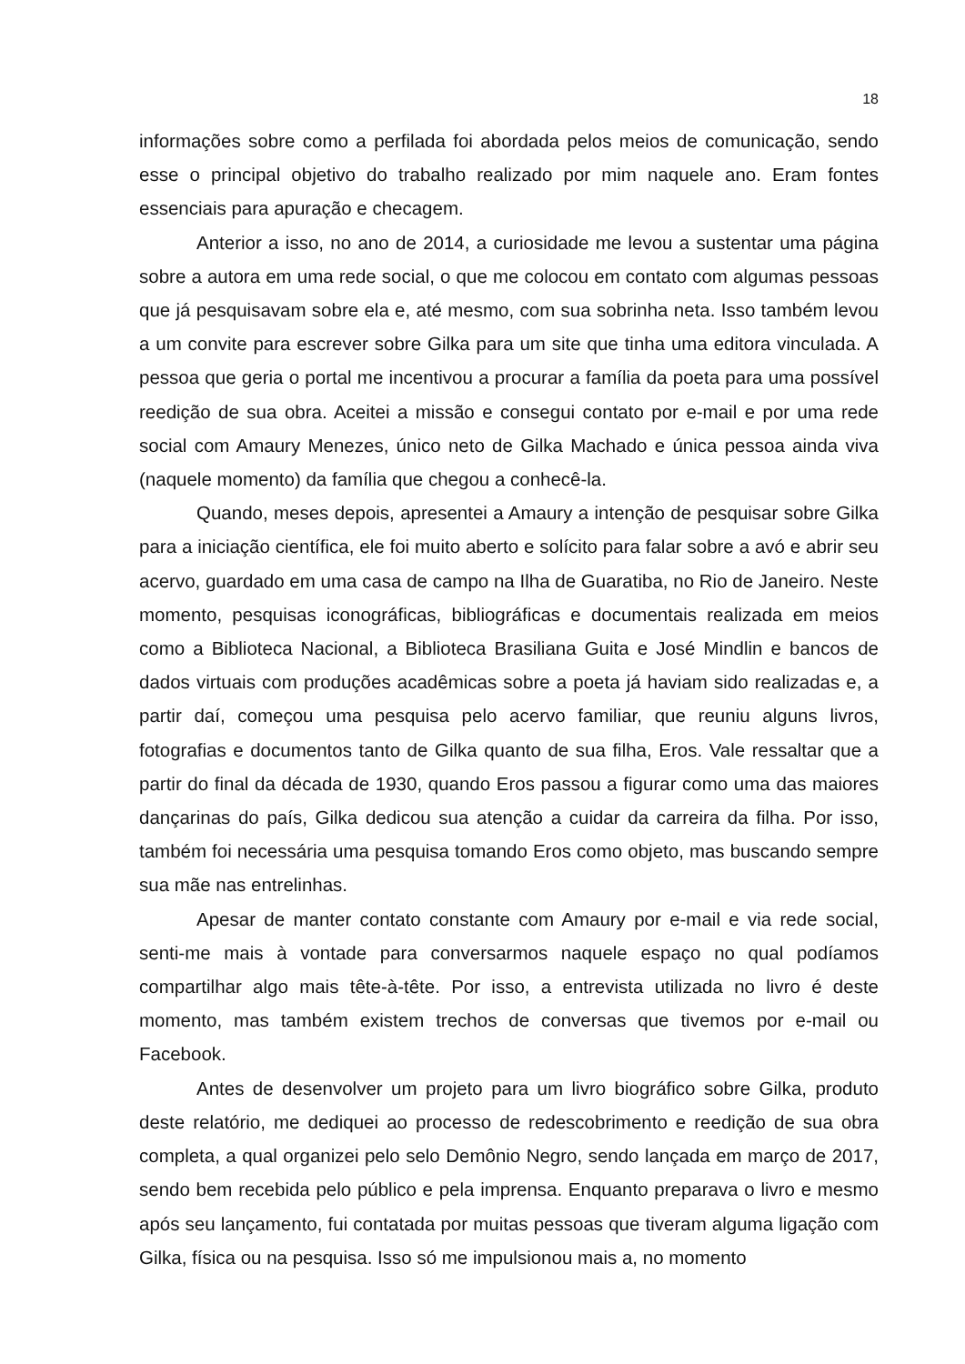18
informações sobre como a perfilada foi abordada pelos meios de comunicação, sendo esse o principal objetivo do trabalho realizado por mim naquele ano. Eram fontes essenciais para apuração e checagem.
Anterior a isso, no ano de 2014, a curiosidade me levou a sustentar uma página sobre a autora em uma rede social, o que me colocou em contato com algumas pessoas que já pesquisavam sobre ela e, até mesmo, com sua sobrinha neta. Isso também levou a um convite para escrever sobre Gilka para um site que tinha uma editora vinculada. A pessoa que geria o portal me incentivou a procurar a família da poeta para uma possível reedição de sua obra. Aceitei a missão e consegui contato por e-mail e por uma rede social com Amaury Menezes, único neto de Gilka Machado e única pessoa ainda viva (naquele momento) da família que chegou a conhecê-la.
Quando, meses depois, apresentei a Amaury a intenção de pesquisar sobre Gilka para a iniciação científica, ele foi muito aberto e solícito para falar sobre a avó e abrir seu acervo, guardado em uma casa de campo na Ilha de Guaratiba, no Rio de Janeiro. Neste momento, pesquisas iconográficas, bibliográficas e documentais realizada em meios como a Biblioteca Nacional, a Biblioteca Brasiliana Guita e José Mindlin e bancos de dados virtuais com produções acadêmicas sobre a poeta já haviam sido realizadas e, a partir daí, começou uma pesquisa pelo acervo familiar, que reuniu alguns livros, fotografias e documentos tanto de Gilka quanto de sua filha, Eros. Vale ressaltar que a partir do final da década de 1930, quando Eros passou a figurar como uma das maiores dançarinas do país, Gilka dedicou sua atenção a cuidar da carreira da filha. Por isso, também foi necessária uma pesquisa tomando Eros como objeto, mas buscando sempre sua mãe nas entrelinhas.
Apesar de manter contato constante com Amaury por e-mail e via rede social, senti-me mais à vontade para conversarmos naquele espaço no qual podíamos compartilhar algo mais tête-à-tête. Por isso, a entrevista utilizada no livro é deste momento, mas também existem trechos de conversas que tivemos por e-mail ou Facebook.
Antes de desenvolver um projeto para um livro biográfico sobre Gilka, produto deste relatório, me dediquei ao processo de redescobrimento e reedição de sua obra completa, a qual organizei pelo selo Demônio Negro, sendo lançada em março de 2017, sendo bem recebida pelo público e pela imprensa. Enquanto preparava o livro e mesmo após seu lançamento, fui contatada por muitas pessoas que tiveram alguma ligação com Gilka, física ou na pesquisa. Isso só me impulsionou mais a, no momento